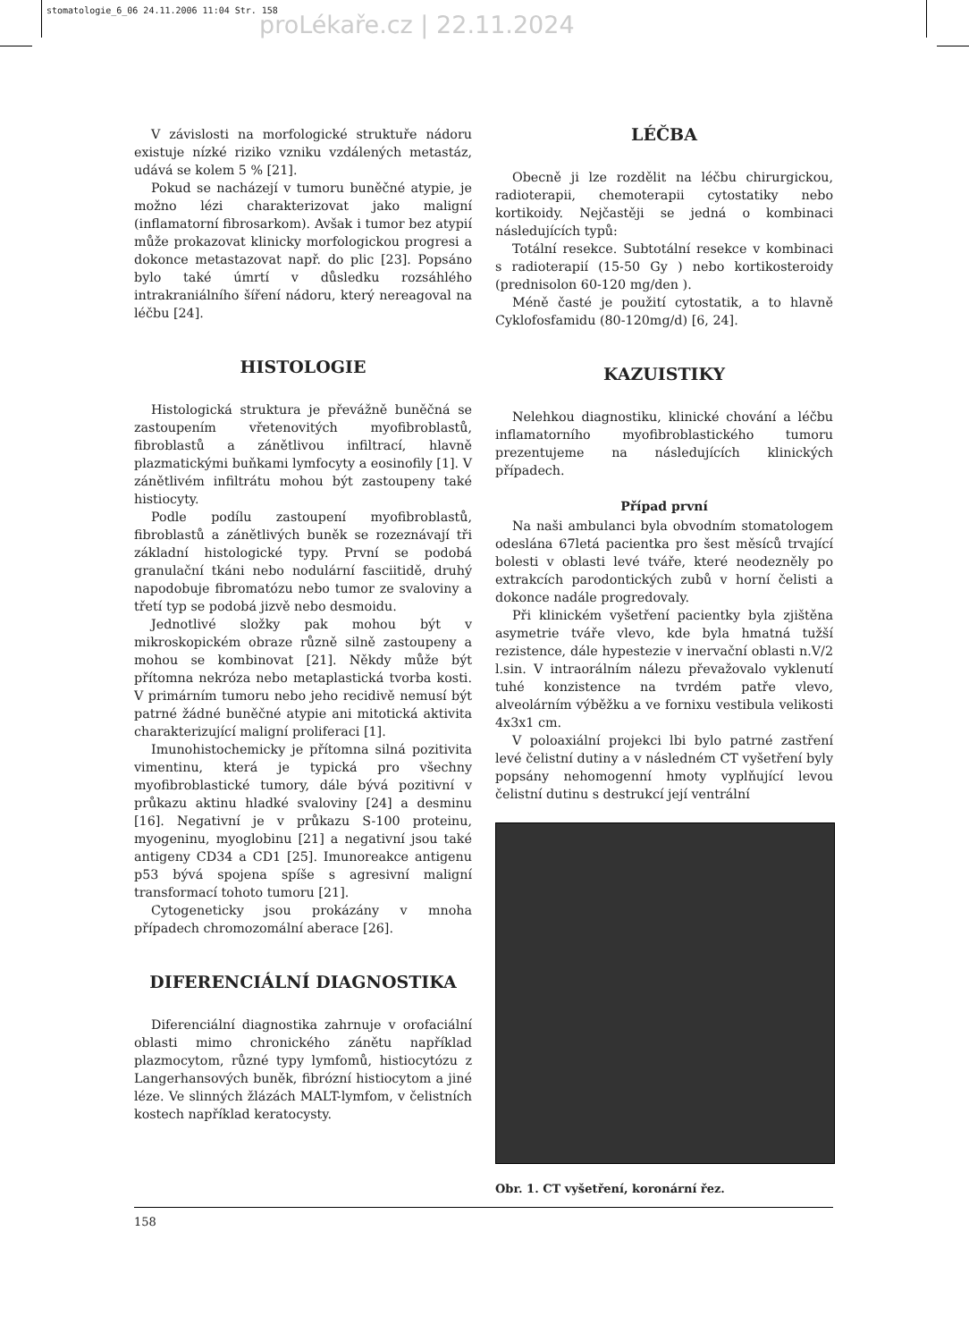stomatologie_6_06 24.11.2006 11:04 Str. 158
proLékaře.cz | 22.11.2024
V závislosti na morfologické struktuře nádoru existuje nízké riziko vzniku vzdálených metastáz, udává se kolem 5 % [21].
Pokud se nacházejí v tumoru buněčné atypie, je možno lézi charakterizovat jako maligní (inflamatorní fibrosarkom). Avšak i tumor bez atypií může prokazovat klinicky morfologickou progresi a dokonce metastazovat např. do plic [23]. Popsáno bylo také úmrtí v důsledku rozsáhlého intrakraniálního šíření nádoru, který nereagoval na léčbu [24].
HISTOLOGIE
Histologická struktura je převážně buněčná se zastoupením vřetenovitých myofibroblastů, fibroblastů a zánětlivou infiltrací, hlavně plazmatickými buňkami lymfocyty a eosinofily [1]. V zánětlivém infiltrátu mohou být zastoupeny také histiocyty.
Podle podílu zastoupení myofibroblastů, fibroblastů a zánětlivých buněk se rozeznávají tři základní histologické typy. První se podobá granulační tkáni nebo nodulární fasciitidě, druhý napodobuje fibromatózu nebo tumor ze svaloviny a třetí typ se podobá jizvě nebo desmoidu.
Jednotlivé složky pak mohou být v mikroskopickém obraze různě silně zastoupeny a mohou se kombinovat [21]. Někdy může být přítomna nekróza nebo metaplastická tvorba kosti. V primárním tumoru nebo jeho recidivě nemusí být patrné žádné buněčné atypie ani mitotická aktivita charakterizující maligní proliferaci [1].
Imunohistochemicky je přítomna silná pozitivita vimentinu, která je typická pro všechny myofibroblastické tumory, dále bývá pozitivní v průkazu aktinu hladké svaloviny [24] a desminu [16]. Negativní je v průkazu S-100 proteinu, myogeninu, myoglobinu [21] a negativní jsou také antigeny CD34 a CD1 [25]. Imunoreakce antigenu p53 bývá spojena spíše s agresivní maligní transformací tohoto tumoru [21].
Cytogeneticky jsou prokázány v mnoha případech chromozomální aberace [26].
DIFERENCIÁLNÍ DIAGNOSTIKA
Diferenciální diagnostika zahrnuje v orofaciální oblasti mimo chronického zánětu například plazmocytom, různé typy lymfomů, histiocytózu z Langerhansových buněk, fibrózní histiocytom a jiné léze. Ve slinných žlázách MALT-lymfom, v čelistních kostech například keratocysty.
LÉČBA
Obecně ji lze rozdělit na léčbu chirurgickou, radioterapii, chemoterapii cytostatiky nebo kortikoidy. Nejčastěji se jedná o kombinaci následujících typů:
Totální resekce. Subtotální resekce v kombinaci s radioterapií (15-50 Gy ) nebo kortikosteroidy (prednisolon 60-120 mg/den ).
Méně časté je použití cytostatik, a to hlavně Cyklofosfamidu (80-120mg/d) [6, 24].
KAZUISTIKY
Nelehkou diagnostiku, klinické chování a léčbu inflamatorního myofibroblastického tumoru prezentujeme na následujících klinických případech.
Případ první
Na naši ambulanci byla obvodním stomatologem odeslána 67letá pacientka pro šest měsíců trvající bolesti v oblasti levé tváře, které neodezněly po extrakcích parodontických zubů v horní čelisti a dokonce nadále progredovaly.
Při klinickém vyšetření pacientky byla zjištěna asymetrie tváře vlevo, kde byla hmatná tužší rezistence, dále hypestezie v inervační oblasti n.V/2 l.sin. V intraorálním nálezu převažovalo vyklenutí tuhé konzistence na tvrdém patře vlevo, alveolárním výběžku a ve fornixu vestibula velikosti 4x3x1 cm.
V poloaxiální projekci lbi bylo patrné zastření levé čelistní dutiny a v následném CT vyšetření byly popsány nehomogenní hmoty vyplňující levou čelistní dutinu s destrukcí její ventrální
Obr. 1. CT vyšetření, koronární řez.
158